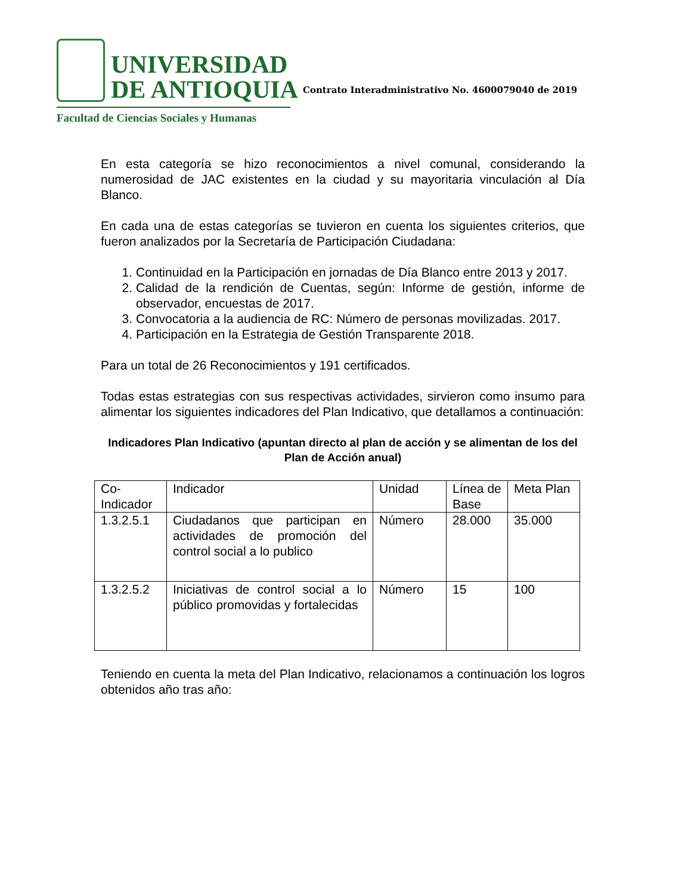UNIVERSIDAD
DE ANTIOQUIA
Facultad de Ciencias Sociales y Humanas
Contrato Interadministrativo No. 4600079040 de 2019
En esta categoría se hizo reconocimientos a nivel comunal, considerando la numerosidad de JAC existentes en la ciudad y su mayoritaria vinculación al Día Blanco.
En cada una de estas categorías se tuvieron en cuenta los siguientes criterios, que fueron analizados por la Secretaría de Participación Ciudadana:
1. Continuidad en la Participación en jornadas de Día Blanco entre 2013 y 2017.
2. Calidad de la rendición de Cuentas, según: Informe de gestión, informe de observador, encuestas de 2017.
3. Convocatoria a la audiencia de RC: Número de personas movilizadas. 2017.
4. Participación en la Estrategia de Gestión Transparente 2018.
Para un total de 26 Reconocimientos y 191 certificados.
Todas estas estrategias con sus respectivas actividades, sirvieron como insumo para alimentar los siguientes indicadores del Plan Indicativo, que detallamos a continuación:
Indicadores Plan Indicativo (apuntan directo al plan de acción y se alimentan de los del Plan de Acción anual)
| Co-Indicador | Indicador | Unidad | Línea de Base | Meta Plan |
| 1.3.2.5.1 | Ciudadanos que participan en actividades de promoción del control social a lo publico | Número | 28.000 | 35.000 |
| 1.3.2.5.2 | Iniciativas de control social a lo público promovidas y fortalecidas | Número | 15 | 100 |
Teniendo en cuenta la meta del Plan Indicativo, relacionamos a continuación los logros obtenidos año tras año: